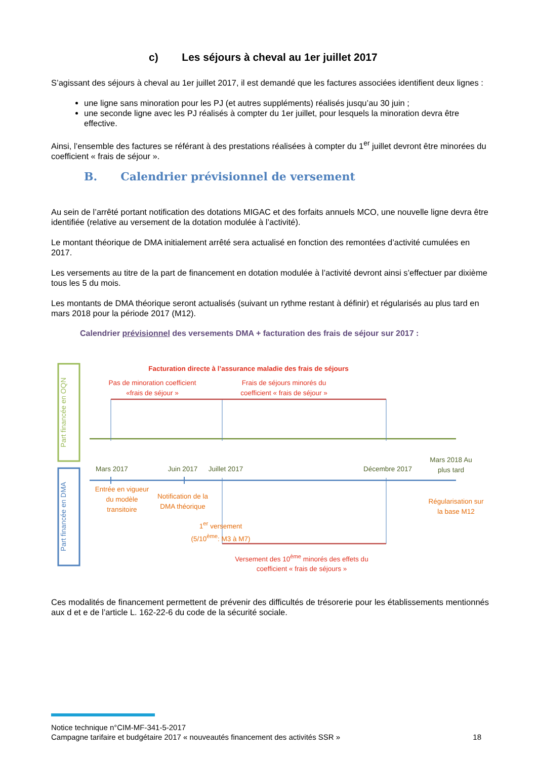c) Les séjours à cheval au 1er juillet 2017
S’agissant des séjours à cheval au 1er juillet 2017, il est demandé que les factures associées identifient deux lignes :
une ligne sans minoration pour les PJ (et autres suppléments) réalisés jusqu’au 30 juin ;
une seconde ligne avec les PJ réalisés à compter du 1er juillet, pour lesquels la minoration devra être effective.
Ainsi, l’ensemble des factures se référant à des prestations réalisées à compter du 1<sup>er</sup> juillet devront être minorées du coefficient « frais de séjour ».
B. Calendrier prévisionnel de versement
Au sein de l’arrêté portant notification des dotations MIGAC et des forfaits annuels MCO, une nouvelle ligne devra être identifiée (relative au versement de la dotation modulée à l’activité).
Le montant théorique de DMA initialement arrêté sera actualisé en fonction des remontées d’activité cumulées en 2017.
Les versements au titre de la part de financement en dotation modulée à l’activité devront ainsi s’effectuer par dixième tous les 5 du mois.
Les montants de DMA théorique seront actualisés (suivant un rythme restant à définir) et régularisés au plus tard en mars 2018 pour la période 2017 (M12).
Calendrier prévisionnel des versements DMA + facturation des frais de séjour sur 2017 :
Part financée en OQN
Part financée en DMA
Facturation directe à l’assurance maladie des frais de séjours
Pas de minoration coefficient «frais de séjour »
Frais de séjours minorés du coefficient « frais de séjour »
Mars 2017 Juin 2017
Juillet 2017
Décembre 2017
Mars 2018 Au plus tard
Entrée en vigueur du modèle transitoire
Notification de la DMA théorique
Régularisation sur la base M12
1<sup>er</sup> versement (5/10<sup>ème</sup>: M3 à M7)
Versement des 10<sup>ème</sup> minorés des effets du coefficient « frais de séjours »
Ces modalités de financement permettent de prévenir des difficultés de trésorerie pour les établissements mentionnés aux d et e de l’article L. 162-22-6 du code de la sécurité sociale.
Notice technique n°CIM-MF-341-5-2017
Campagne tarifaire et budgétaire 2017 « nouveautés financement des activités SSR » 18